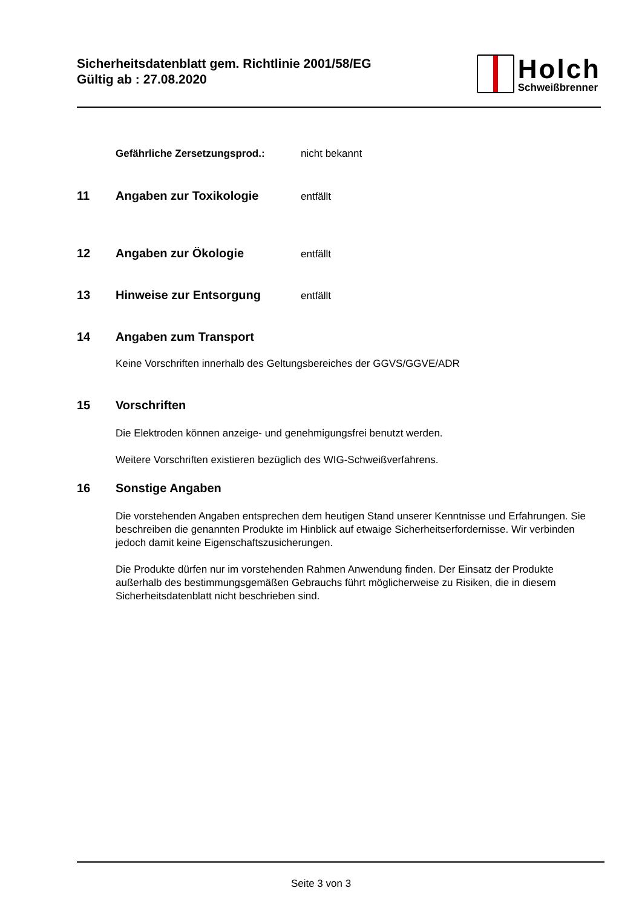Sicherheitsdatenblatt gem. Richtlinie 2001/58/EG
Gültig ab : 27.08.2020
Holch
Schweißbrenner
Gefährliche Zersetzungsprod.: nicht bekannt
11 Angaben zur Toxikologie entfällt
12 Angaben zur Ökologie entfällt
13 Hinweise zur Entsorgung entfällt
14 Angaben zum Transport
Keine Vorschriften innerhalb des Geltungsbereiches der GGVS/GGVE/ADR
15 Vorschriften
Die Elektroden können anzeige- und genehmigungsfrei benutzt werden.
Weitere Vorschriften existieren bezüglich des WIG-Schweißverfahrens.
16 Sonstige Angaben
Die vorstehenden Angaben entsprechen dem heutigen Stand unserer Kenntnisse und Erfahrungen. Sie beschreiben die genannten Produkte im Hinblick auf etwaige Sicherheitserfordernisse. Wir verbinden jedoch damit keine Eigenschaftszusicherungen.
Die Produkte dürfen nur im vorstehenden Rahmen Anwendung finden. Der Einsatz der Produkte außerhalb des bestimmungsgemäßen Gebrauchs führt möglicherweise zu Risiken, die in diesem Sicherheitsdatenblatt nicht beschrieben sind.
Seite 3 von 3